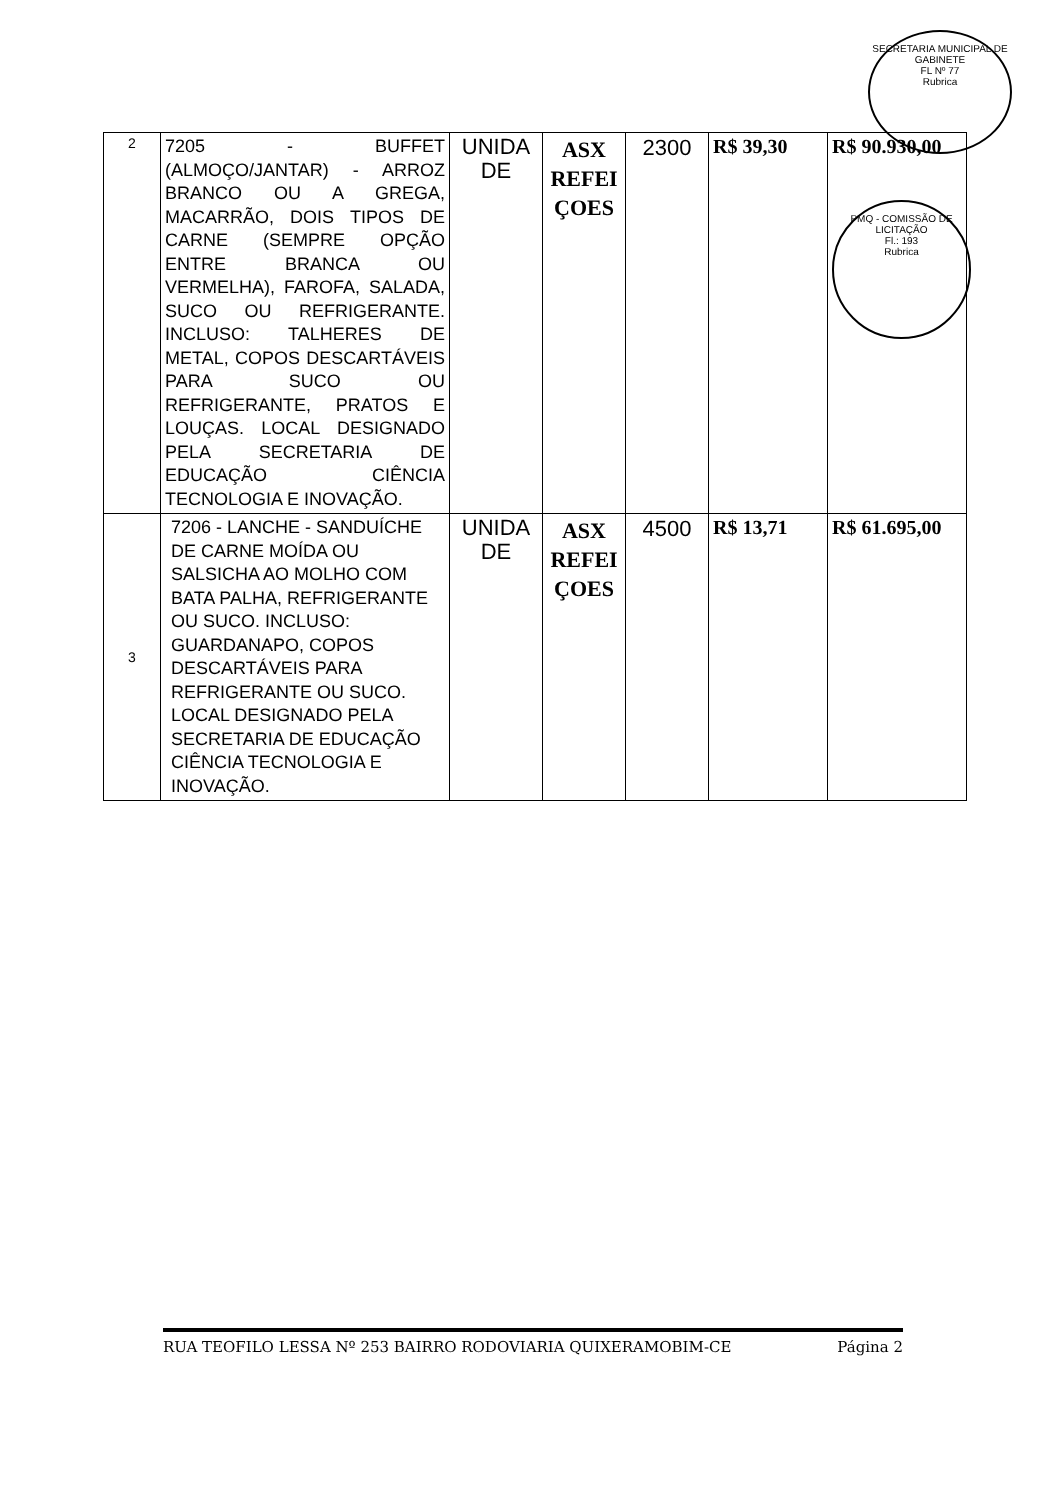SECRETARIA MUNICIPAL DE GABINETE
FL Nº 77
Rubrica
PMQ - COMISSÃO DE LICITAÇÃO
Fl.: 193
Rubrica
| 2 | 7205 - BUFFET (ALMOÇO/JANTAR) - ARROZ BRANCO OU A GREGA, MACARRÃO, DOIS TIPOS DE CARNE (SEMPRE OPÇÃO ENTRE BRANCA OU VERMELHA), FAROFA, SALADA, SUCO OU REFRIGERANTE. INCLUSO: TALHERES DE METAL, COPOS DESCARTÁVEIS PARA SUCO OU REFRIGERANTE, PRATOS E LOUÇAS. LOCAL DESIGNADO PELA SECRETARIA DE EDUCAÇÃO CIÊNCIA TECNOLOGIA E INOVAÇÃO. | UNIDA DE | ASX REFEI ÇOES | 2300 | R$ 39,30 | R$ 90.930,00 |
| 3 | 7206 - LANCHE - SANDUÍCHE DE CARNE MOÍDA OU SALSICHA AO MOLHO COM BATA PALHA, REFRIGERANTE OU SUCO. INCLUSO: GUARDANAPO, COPOS DESCARTÁVEIS PARA REFRIGERANTE OU SUCO. LOCAL DESIGNADO PELA SECRETARIA DE EDUCAÇÃO CIÊNCIA TECNOLOGIA E INOVAÇÃO. | UNIDA DE | ASX REFEI ÇOES | 4500 | R$ 13,71 | R$ 61.695,00 |
RUA TEOFILO LESSA Nº 253 BAIRRO RODOVIARIA QUIXERAMOBIM-CE Página 2